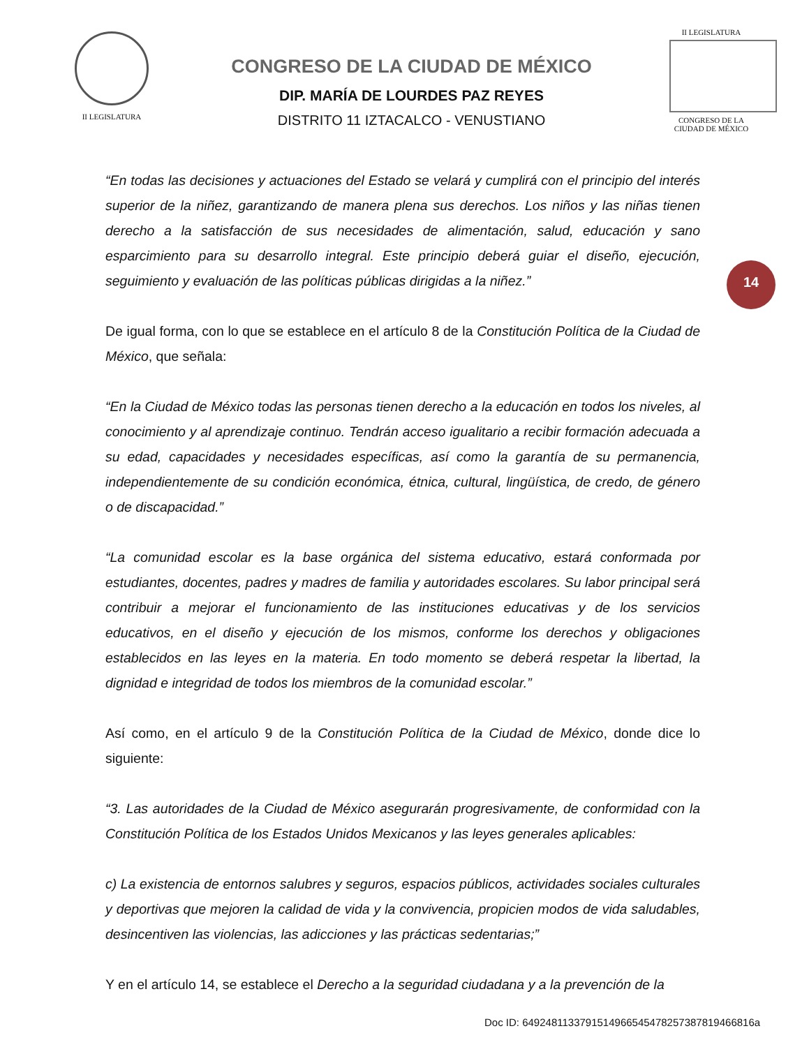II LEGISLATURA
CONGRESO DE LA CIUDAD DE MÉXICO
DIP. MARÍA DE LOURDES PAZ REYES
DISTRITO 11 IZTACALCO - VENUSTIANO
II LEGISLATURA
CONGRESO DE LA CIUDAD DE MÉXICO
14
“En todas las decisiones y actuaciones del Estado se velará y cumplirá con el principio del interés superior de la niñez, garantizando de manera plena sus derechos. Los niños y las niñas tienen derecho a la satisfacción de sus necesidades de alimentación, salud, educación y sano esparcimiento para su desarrollo integral. Este principio deberá guiar el diseño, ejecución, seguimiento y evaluación de las políticas públicas dirigidas a la niñez.”
De igual forma, con lo que se establece en el artículo 8 de la Constitución Política de la Ciudad de México, que señala:
“En la Ciudad de México todas las personas tienen derecho a la educación en todos los niveles, al conocimiento y al aprendizaje continuo. Tendrán acceso igualitario a recibir formación adecuada a su edad, capacidades y necesidades específicas, así como la garantía de su permanencia, independientemente de su condición económica, étnica, cultural, lingüística, de credo, de género o de discapacidad.”
“La comunidad escolar es la base orgánica del sistema educativo, estará conformada por estudiantes, docentes, padres y madres de familia y autoridades escolares. Su labor principal será contribuir a mejorar el funcionamiento de las instituciones educativas y de los servicios educativos, en el diseño y ejecución de los mismos, conforme los derechos y obligaciones establecidos en las leyes en la materia. En todo momento se deberá respetar la libertad, la dignidad e integridad de todos los miembros de la comunidad escolar.”
Así como, en el artículo 9 de la Constitución Política de la Ciudad de México, donde dice lo siguiente:
“3. Las autoridades de la Ciudad de México asegurarán progresivamente, de conformidad con la Constitución Política de los Estados Unidos Mexicanos y las leyes generales aplicables:
c) La existencia de entornos salubres y seguros, espacios públicos, actividades sociales culturales y deportivas que mejoren la calidad de vida y la convivencia, propicien modos de vida saludables, desincentiven las violencias, las adicciones y las prácticas sedentarias;”
Y en el artículo 14, se establece el Derecho a la seguridad ciudadana y a la prevención de la
Doc ID: 6492481133791514966545478257387819466816a